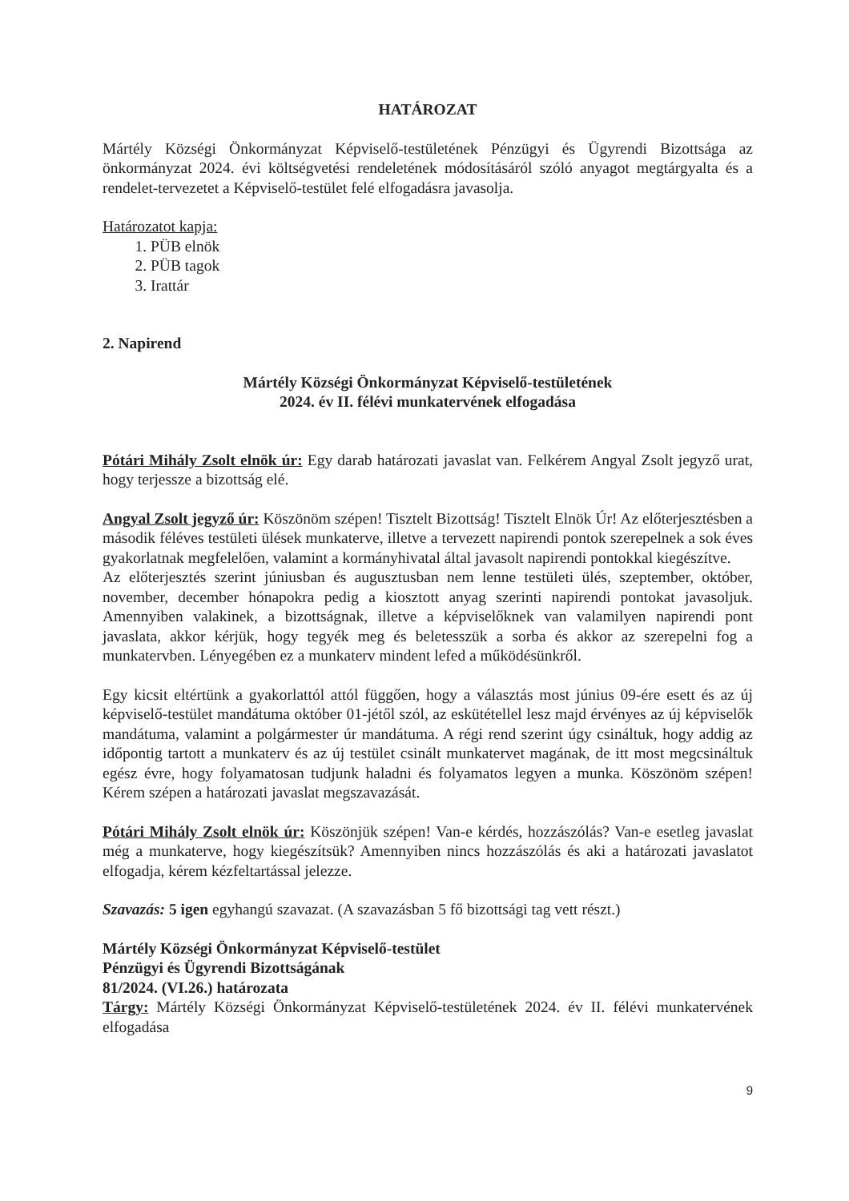HATÁROZAT
Mártély Községi Önkormányzat Képviselő-testületének Pénzügyi és Ügyrendi Bizottsága az önkormányzat 2024. évi költségvetési rendeletének módosításáról szóló anyagot megtárgyalta és a rendelet-tervezetet a Képviselő-testület felé elfogadásra javasolja.
Határozatot kapja:
1. PÜB elnök
2. PÜB tagok
3. Irattár
2. Napirend
Mártély Községi Önkormányzat Képviselő-testületének
2024. év II. félévi munkatervének elfogadása
Pótári Mihály Zsolt elnök úr: Egy darab határozati javaslat van. Felkérem Angyal Zsolt jegyző urat, hogy terjessze a bizottság elé.
Angyal Zsolt jegyző úr: Köszönöm szépen! Tisztelt Bizottság! Tisztelt Elnök Úr! Az előterjesztésben a második féléves testületi ülések munkaterve, illetve a tervezett napirendi pontok szerepelnek a sok éves gyakorlatnak megfelelően, valamint a kormányhivatal által javasolt napirendi pontokkal kiegészítve.
Az előterjesztés szerint júniusban és augusztusban nem lenne testületi ülés, szeptember, október, november, december hónapokra pedig a kiosztott anyag szerinti napirendi pontokat javasoljuk. Amennyiben valakinek, a bizottságnak, illetve a képviselőknek van valamilyen napirendi pont javaslata, akkor kérjük, hogy tegyék meg és beletesszük a sorba és akkor az szerepelni fog a munkatervben. Lényegében ez a munkaterv mindent lefed a működésünkről.
Egy kicsit eltértünk a gyakorlattól attól függően, hogy a választás most június 09-ére esett és az új képviselő-testület mandátuma október 01-jétől szól, az eskütétellel lesz majd érvényes az új képviselők mandátuma, valamint a polgármester úr mandátuma. A régi rend szerint úgy csináltuk, hogy addig az időpontig tartott a munkaterv és az új testület csinált munkatervet magának, de itt most megcsináltuk egész évre, hogy folyamatosan tudjunk haladni és folyamatos legyen a munka. Köszönöm szépen! Kérem szépen a határozati javaslat megszavazását.
Pótári Mihály Zsolt elnök úr: Köszönjük szépen! Van-e kérdés, hozzászólás? Van-e esetleg javaslat még a munkaterve, hogy kiegészítsük? Amennyiben nincs hozzászólás és aki a határozati javaslatot elfogadja, kérem kézfeltartással jelezze.
Szavazás: 5 igen egyhangú szavazat. (A szavazásban 5 fő bizottsági tag vett részt.)
Mártély Községi Önkormányzat Képviselő-testület
Pénzügyi és Ügyrendi Bizottságának
81/2024. (VI.26.) határozata
Tárgy: Mártély Községi Önkormányzat Képviselő-testületének 2024. év II. félévi munkatervének elfogadása
9